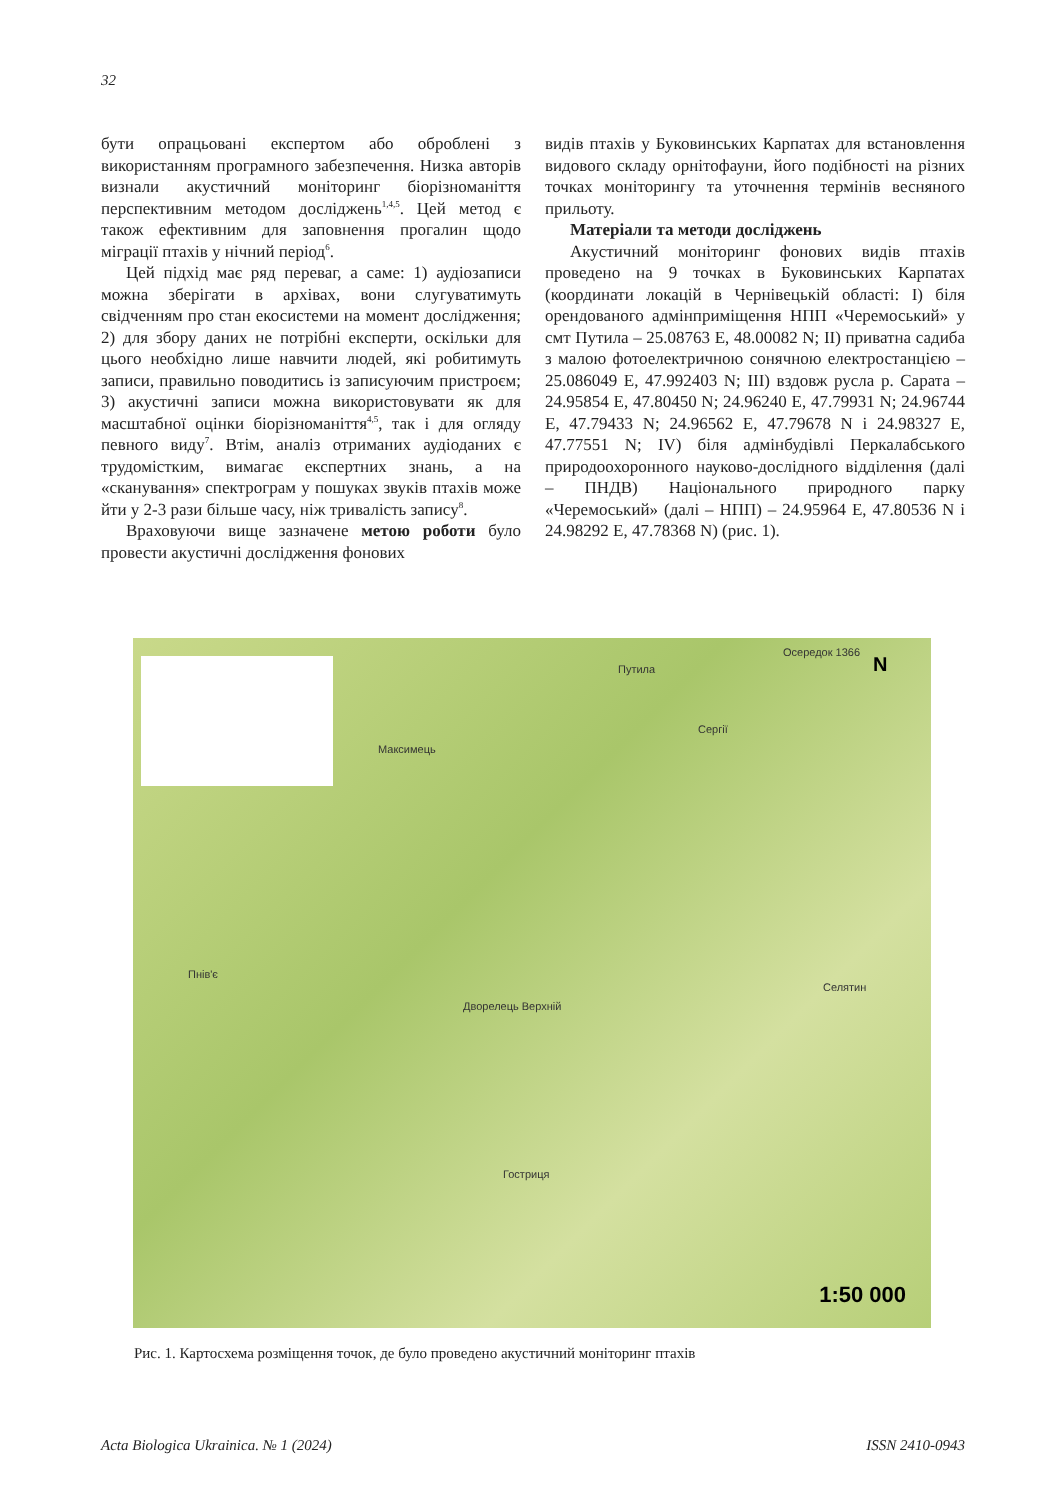32
бути опрацьовані експертом або оброблені з використанням програмного забезпечення. Низка авторів визнали акустичний моніторинг біорізноманіття перспективним методом досліджень<sup>1,4,5</sup>. Цей метод є також ефективним для заповнення прогалин щодо міграції птахів у нічний період<sup>6</sup>.
Цей підхід має ряд переваг, а саме: 1) аудіозаписи можна зберігати в архівах, вони слугуватимуть свідченням про стан екосистеми на момент дослідження; 2) для збору даних не потрібні експерти, оскільки для цього необхідно лише навчити людей, які робитимуть записи, правильно поводитись із записуючим пристроєм; 3) акустичні записи можна використовувати як для масштабної оцінки біорізноманіття<sup>4,5</sup>, так і для огляду певного виду<sup>7</sup>. Втім, аналіз отриманих аудіоданих є трудомістким, вимагає експертних знань, а на «сканування» спектрограм у пошуках звуків птахів може йти у 2-3 рази більше часу, ніж тривалість запису<sup>8</sup>.
Враховуючи вище зазначене метою роботи було провести акустичні дослідження фонових
видів птахів у Буковинських Карпатах для встановлення видового складу орнітофауни, його подібності на різних точках моніторингу та уточнення термінів весняного прильоту.
Матеріали та методи досліджень
Акустичний моніторинг фонових видів птахів проведено на 9 точках в Буковинських Карпатах (координати локацій в Чернівецькій області: I) біля орендованого адмінприміщення НПП «Черемоський» у смт Путила – 25.08763 E, 48.00082 N; II) приватна садиба з малою фотоелектричною сонячною електростанцією – 25.086049 E, 47.992403 N; III) вздовж русла р. Сарата – 24.95854 E, 47.80450 N; 24.96240 E, 47.79931 N; 24.96744 E, 47.79433 N; 24.96562 E, 47.79678 N і 24.98327 E, 47.77551 N; IV) біля адмінбудівлі Перкалабського природоохоронного науково-дослідного відділення (далі – ПНДВ) Національного природного парку «Черемоський» (далі – НПП) – 24.95964 E, 47.80536 N і 24.98292 E, 47.78368 N) (рис. 1).
Путила
Осередок 1366
N
Сергії
Максимець
Пнів'є
Дворелець Верхній
Селятин
Гостриця
1:50 000
Рис. 1. Картосхема розміщення точок, де було проведено акустичний моніторинг птахів
Acta Biologica Ukrainica. № 1 (2024) ISSN 2410-0943